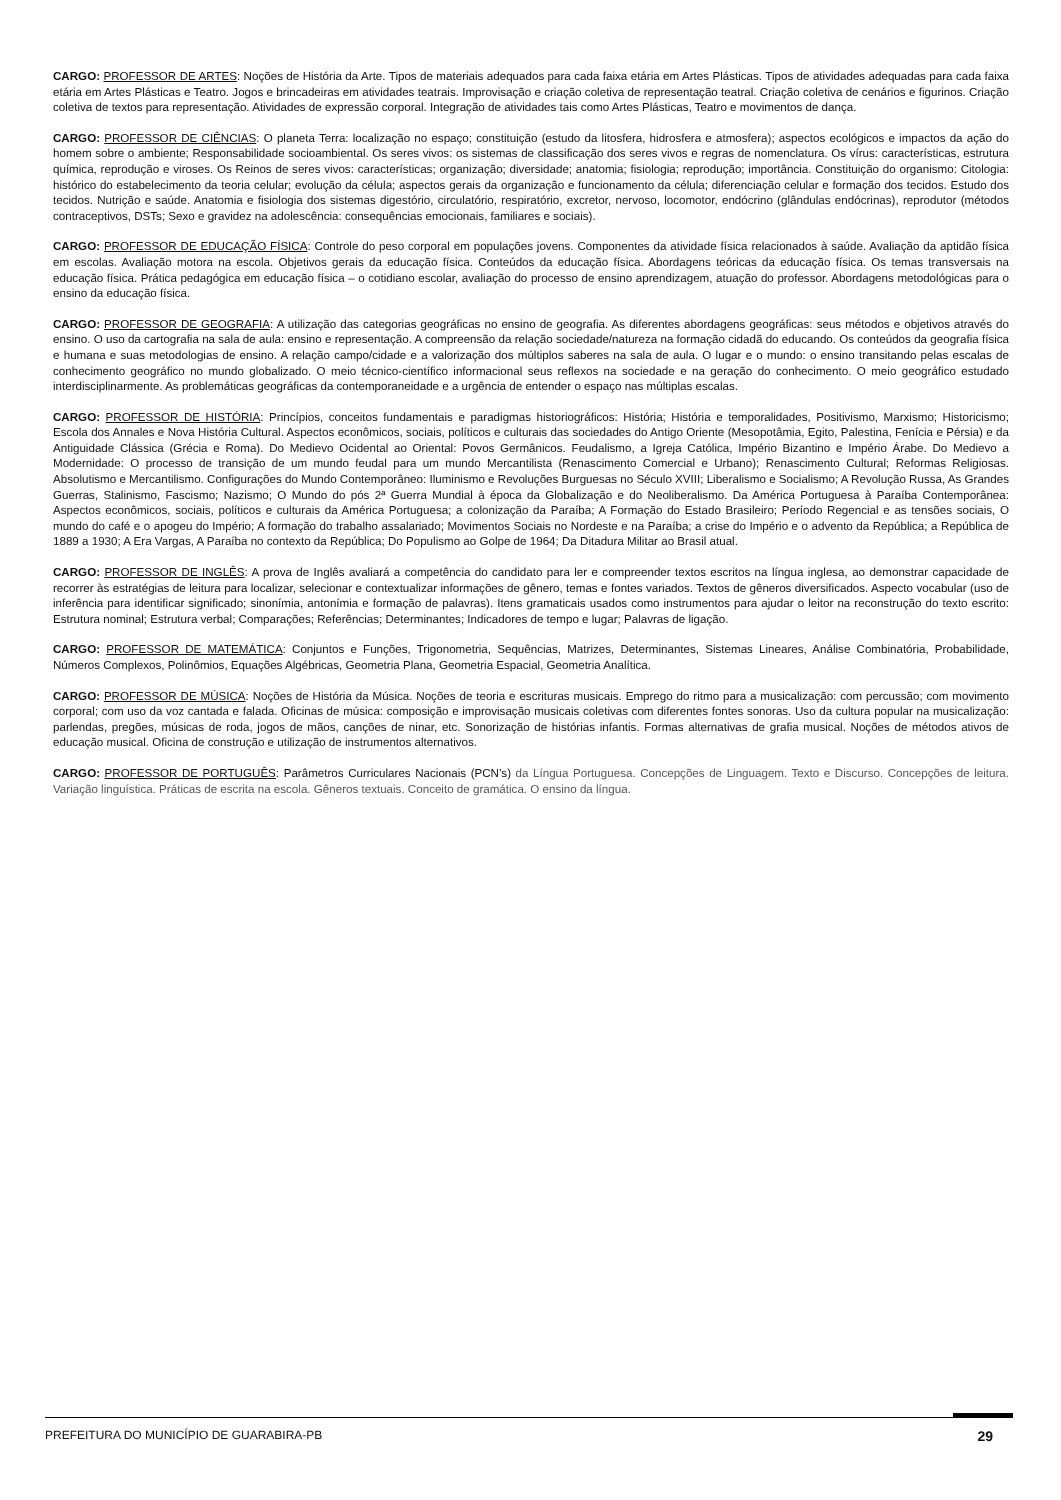CARGO: PROFESSOR DE ARTES: Noções de História da Arte. Tipos de materiais adequados para cada faixa etária em Artes Plásticas. Tipos de atividades adequadas para cada faixa etária em Artes Plásticas e Teatro. Jogos e brincadeiras em atividades teatrais. Improvisação e criação coletiva de representação teatral. Criação coletiva de cenários e figurinos. Criação coletiva de textos para representação. Atividades de expressão corporal. Integração de atividades tais como Artes Plásticas, Teatro e movimentos de dança.
CARGO: PROFESSOR DE CIÊNCIAS: O planeta Terra: localização no espaço; constituição (estudo da litosfera, hidrosfera e atmosfera); aspectos ecológicos e impactos da ação do homem sobre o ambiente; Responsabilidade socioambiental. Os seres vivos: os sistemas de classificação dos seres vivos e regras de nomenclatura. Os vírus: características, estrutura química, reprodução e viroses. Os Reinos de seres vivos: características; organização; diversidade; anatomia; fisiologia; reprodução; importância. Constituição do organismo: Citologia: histórico do estabelecimento da teoria celular; evolução da célula; aspectos gerais da organização e funcionamento da célula; diferenciação celular e formação dos tecidos. Estudo dos tecidos. Nutrição e saúde. Anatomia e fisiologia dos sistemas digestório, circulatório, respiratório, excretor, nervoso, locomotor, endócrino (glândulas endócrinas), reprodutor (métodos contraceptivos, DSTs; Sexo e gravidez na adolescência: consequências emocionais, familiares e sociais).
CARGO: PROFESSOR DE EDUCAÇÃO FÍSICA: Controle do peso corporal em populações jovens. Componentes da atividade física relacionados à saúde. Avaliação da aptidão física em escolas. Avaliação motora na escola. Objetivos gerais da educação física. Conteúdos da educação física. Abordagens teóricas da educação física. Os temas transversais na educação física. Prática pedagógica em educação física – o cotidiano escolar, avaliação do processo de ensino aprendizagem, atuação do professor. Abordagens metodológicas para o ensino da educação física.
CARGO: PROFESSOR DE GEOGRAFIA: A utilização das categorias geográficas no ensino de geografia. As diferentes abordagens geográficas: seus métodos e objetivos através do ensino. O uso da cartografia na sala de aula: ensino e representação. A compreensão da relação sociedade/natureza na formação cidadã do educando. Os conteúdos da geografia física e humana e suas metodologias de ensino. A relação campo/cidade e a valorização dos múltiplos saberes na sala de aula. O lugar e o mundo: o ensino transitando pelas escalas de conhecimento geográfico no mundo globalizado. O meio técnico-científico informacional seus reflexos na sociedade e na geração do conhecimento. O meio geográfico estudado interdisciplinarmente. As problemáticas geográficas da contemporaneidade e a urgência de entender o espaço nas múltiplas escalas.
CARGO: PROFESSOR DE HISTÓRIA: Princípios, conceitos fundamentais e paradigmas historiográficos: História; História e temporalidades, Positivismo, Marxismo; Historicismo; Escola dos Annales e Nova História Cultural. Aspectos econômicos, sociais, políticos e culturais das sociedades do Antigo Oriente (Mesopotâmia, Egito, Palestina, Fenícia e Pérsia) e da Antiguidade Clássica (Grécia e Roma). Do Medievo Ocidental ao Oriental: Povos Germânicos. Feudalismo, a Igreja Católica, Império Bizantino e Império Árabe. Do Medievo a Modernidade: O processo de transição de um mundo feudal para um mundo Mercantilista (Renascimento Comercial e Urbano); Renascimento Cultural; Reformas Religiosas. Absolutismo e Mercantilismo. Configurações do Mundo Contemporâneo: Iluminismo e Revoluções Burguesas no Século XVIII; Liberalismo e Socialismo; A Revolução Russa, As Grandes Guerras, Stalinismo, Fascismo; Nazismo; O Mundo do pós 2ª Guerra Mundial à época da Globalização e do Neoliberalismo. Da América Portuguesa à Paraíba Contemporânea: Aspectos econômicos, sociais, políticos e culturais da América Portuguesa; a colonização da Paraíba; A Formação do Estado Brasileiro; Período Regencial e as tensões sociais, O mundo do café e o apogeu do Império; A formação do trabalho assalariado; Movimentos Sociais no Nordeste e na Paraíba; a crise do Império e o advento da República; a República de 1889 a 1930; A Era Vargas, A Paraíba no contexto da República; Do Populismo ao Golpe de 1964; Da Ditadura Militar ao Brasil atual.
CARGO: PROFESSOR DE INGLÊS: A prova de Inglês avaliará a competência do candidato para ler e compreender textos escritos na língua inglesa, ao demonstrar capacidade de recorrer às estratégias de leitura para localizar, selecionar e contextualizar informações de gênero, temas e fontes variados. Textos de gêneros diversificados. Aspecto vocabular (uso de inferência para identificar significado; sinonímia, antonímia e formação de palavras). Itens gramaticais usados como instrumentos para ajudar o leitor na reconstrução do texto escrito: Estrutura nominal; Estrutura verbal; Comparações; Referências; Determinantes; Indicadores de tempo e lugar; Palavras de ligação.
CARGO: PROFESSOR DE MATEMÁTICA: Conjuntos e Funções, Trigonometria, Sequências, Matrizes, Determinantes, Sistemas Lineares, Análise Combinatória, Probabilidade, Números Complexos, Polinômios, Equações Algébricas, Geometria Plana, Geometria Espacial, Geometria Analítica.
CARGO: PROFESSOR DE MÚSICA: Noções de História da Música. Noções de teoria e escrituras musicais. Emprego do ritmo para a musicalização: com percussão; com movimento corporal; com uso da voz cantada e falada. Oficinas de música: composição e improvisação musicais coletivas com diferentes fontes sonoras. Uso da cultura popular na musicalização: parlendas, pregões, músicas de roda, jogos de mãos, canções de ninar, etc. Sonorização de histórias infantis. Formas alternativas de grafia musical. Noções de métodos ativos de educação musical. Oficina de construção e utilização de instrumentos alternativos.
CARGO: PROFESSOR DE PORTUGUÊS: Parâmetros Curriculares Nacionais (PCN’s) da Língua Portuguesa. Concepções de Linguagem. Texto e Discurso. Concepções de leitura. Variação linguística. Práticas de escrita na escola. Gêneros textuais. Conceito de gramática. O ensino da língua.
PREFEITURA DO MUNICÍPIO DE GUARABIRA-PB 29